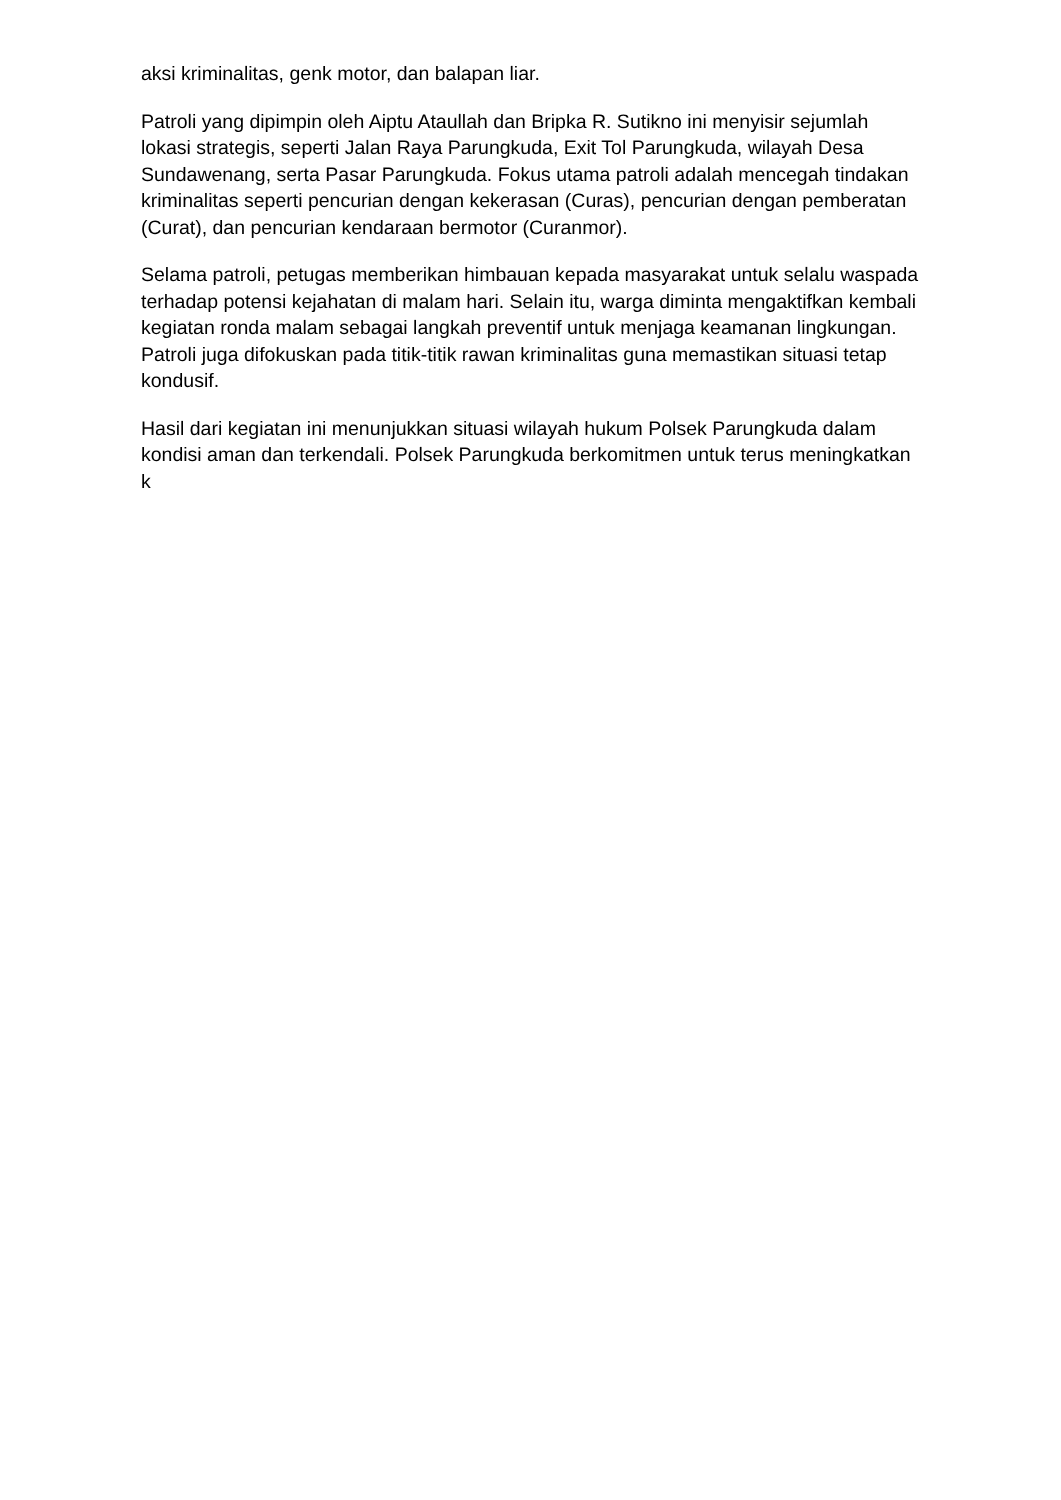aksi kriminalitas, genk motor, dan balapan liar.
Patroli yang dipimpin oleh Aiptu Ataullah dan Bripka R. Sutikno ini menyisir sejumlah lokasi strategis, seperti Jalan Raya Parungkuda, Exit Tol Parungkuda, wilayah Desa Sundawenang, serta Pasar Parungkuda. Fokus utama patroli adalah mencegah tindakan kriminalitas seperti pencurian dengan kekerasan (Curas), pencurian dengan pemberatan (Curat), dan pencurian kendaraan bermotor (Curanmor).
Selama patroli, petugas memberikan himbauan kepada masyarakat untuk selalu waspada terhadap potensi kejahatan di malam hari. Selain itu, warga diminta mengaktifkan kembali kegiatan ronda malam sebagai langkah preventif untuk menjaga keamanan lingkungan. Patroli juga difokuskan pada titik-titik rawan kriminalitas guna memastikan situasi tetap kondusif.
Hasil dari kegiatan ini menunjukkan situasi wilayah hukum Polsek Parungkuda dalam kondisi aman dan terkendali. Polsek Parungkuda berkomitmen untuk terus meningkatkan k